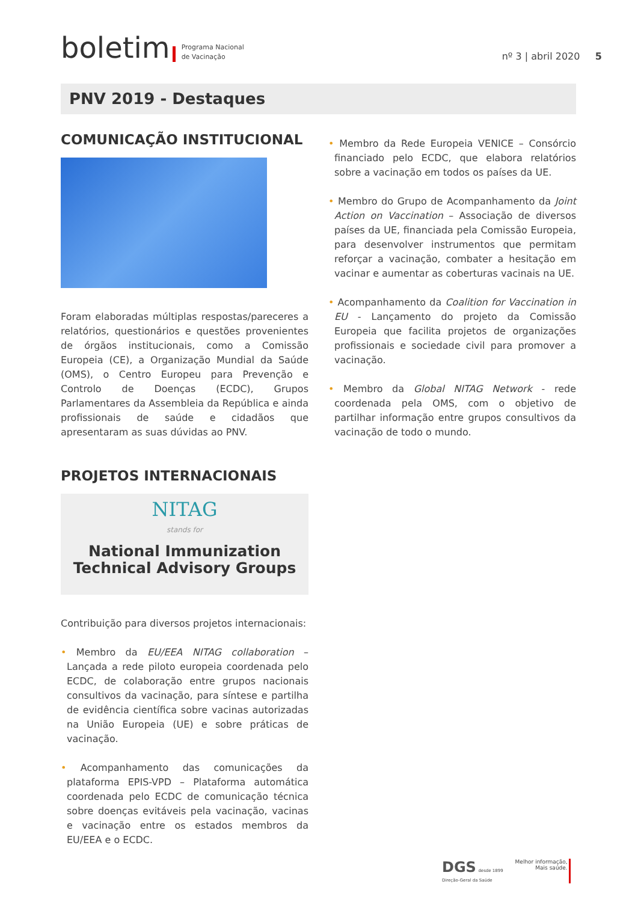boletim Programa Nacional
de Vacinação nº 3 | abril 2020 5
PNV 2019 - Destaques
COMUNICAÇÃO INSTITUCIONAL
Foram elaboradas múltiplas respostas/pareceres a relatórios, questionários e questões provenientes de órgãos institucionais, como a Comissão Europeia (CE), a Organização Mundial da Saúde (OMS), o Centro Europeu para Prevenção e Controlo de Doenças (ECDC), Grupos Parlamentares da Assembleia da República e ainda profissionais de saúde e cidadãos que apresentaram as suas dúvidas ao PNV.
PROJETOS INTERNACIONAIS
NITAG
stands for
National Immunization
Technical Advisory Groups
Contribuição para diversos projetos internacionais:
• Membro da EU/EEA NITAG collaboration – Lançada a rede piloto europeia coordenada pelo ECDC, de colaboração entre grupos nacionais consultivos da vacinação, para síntese e partilha de evidência científica sobre vacinas autorizadas na União Europeia (UE) e sobre práticas de vacinação.
• Acompanhamento das comunicações da plataforma EPIS-VPD – Plataforma automática coordenada pelo ECDC de comunicação técnica sobre doenças evitáveis pela vacinação, vacinas e vacinação entre os estados membros da EU/EEA e o ECDC.
• Membro da Rede Europeia VENICE – Consórcio financiado pelo ECDC, que elabora relatórios sobre a vacinação em todos os países da UE.
• Membro do Grupo de Acompanhamento da Joint Action on Vaccination – Associação de diversos países da UE, financiada pela Comissão Europeia, para desenvolver instrumentos que permitam reforçar a vacinação, combater a hesitação em vacinar e aumentar as coberturas vacinais na UE.
• Acompanhamento da Coalition for Vaccination in EU - Lançamento do projeto da Comissão Europeia que facilita projetos de organizações profissionais e sociedade civil para promover a vacinação.
• Membro da Global NITAG Network - rede coordenada pela OMS, com o objetivo de partilhar informação entre grupos consultivos da vacinação de todo o mundo.
DGS desde 1899
Direção-Geral da Saúde
Melhor informação,
Mais saúde.